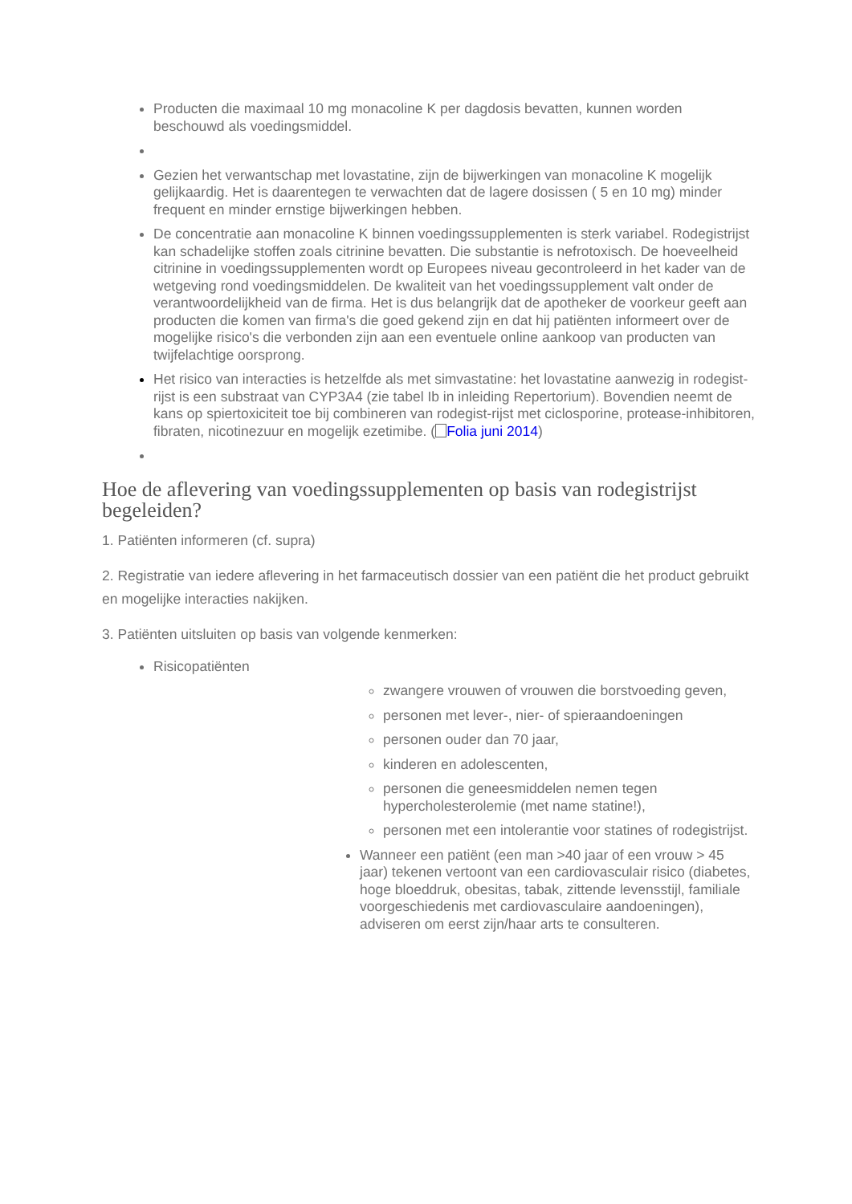Producten die maximaal 10 mg monacoline K per dagdosis bevatten, kunnen worden beschouwd als voedingsmiddel.
Gezien het verwantschap met lovastatine, zijn de bijwerkingen van monacoline K mogelijk gelijkaardig. Het is daarentegen te verwachten dat de lagere dosissen ( 5 en 10 mg) minder frequent en minder ernstige bijwerkingen hebben.
De concentratie aan monacoline K binnen voedingssupplementen is sterk variabel. Rodegistrijst kan schadelijke stoffen zoals citrinine bevatten. Die substantie is nefrotoxisch. De hoeveelheid citrinine in voedingssupplementen wordt op Europees niveau gecontroleerd in het kader van de wetgeving rond voedingsmiddelen. De kwaliteit van het voedingssupplement valt onder de verantwoordelijkheid van de firma. Het is dus belangrijk dat de apotheker de voorkeur geeft aan producten die komen van firma's die goed gekend zijn en dat hij patiënten informeert over de mogelijke risico's die verbonden zijn aan een eventuele online aankoop van producten van twijfelachtige oorsprong.
Het risico van interacties is hetzelfde als met simvastatine: het lovastatine aanwezig in rodegist-rijst is een substraat van CYP3A4 (zie tabel Ib in inleiding Repertorium). Bovendien neemt de kans op spiertoxiciteit toe bij combineren van rodegist-rijst met ciclosporine, protease-inhibitoren, fibraten, nicotinezuur en mogelijk ezetimibe. ( Folia juni 2014)
Hoe de aflevering van voedingssupplementen op basis van rodegistrijst begeleiden?
1. Patiënten informeren (cf. supra)
2. Registratie van iedere aflevering in het farmaceutisch dossier van een patiënt die het product gebruikt en mogelijke interacties nakijken.
3. Patiënten uitsluiten op basis van volgende kenmerken:
Risicopatiënten
zwangere vrouwen of vrouwen die borstvoeding geven,
personen met lever-, nier- of spieraandoeningen
personen ouder dan 70 jaar,
kinderen en adolescenten,
personen die geneesmiddelen nemen tegen hypercholesterolemie (met name statine!),
personen met een intolerantie voor statines of rodegistrijst.
Wanneer een patiënt (een man >40 jaar of een vrouw > 45 jaar) tekenen vertoont van een cardiovasculair risico (diabetes, hoge bloeddruk, obesitas, tabak, zittende levensstijl, familiale voorgeschiedenis met cardiovasculaire aandoeningen), adviseren om eerst zijn/haar arts te consulteren.